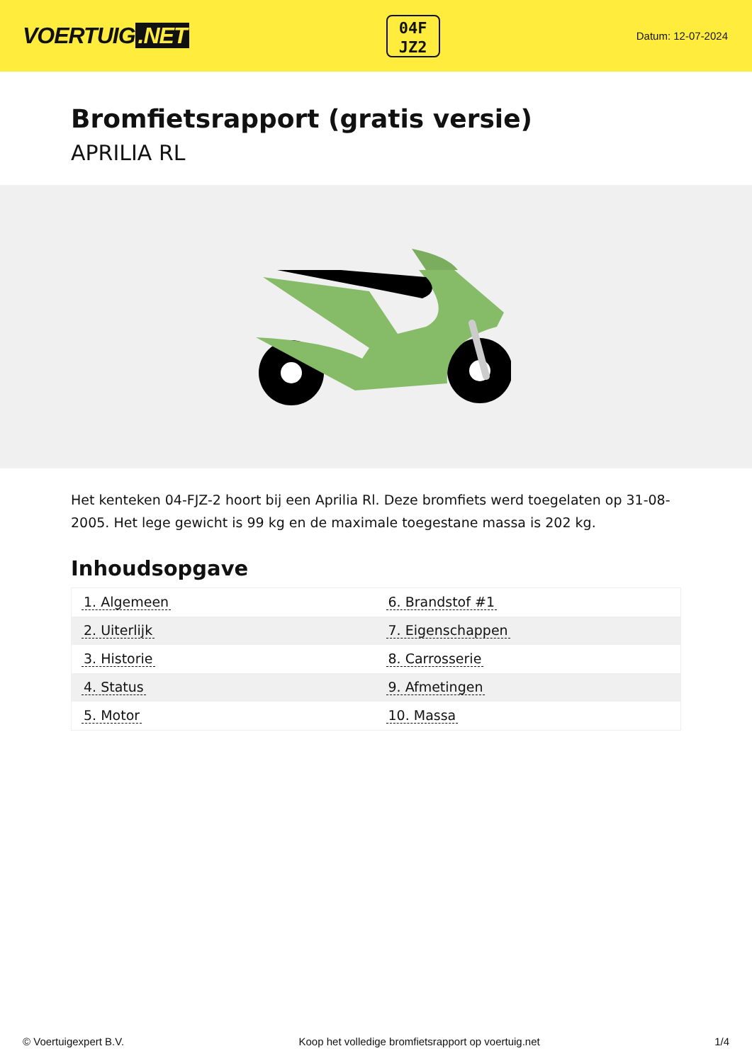VOERTUIG.NET
04F
JZ2
Datum: 12-07-2024
Bromfietsrapport (gratis versie)
APRILIA RL
Het kenteken 04-FJZ-2 hoort bij een Aprilia Rl. Deze bromfiets werd toegelaten op 31-08-2005. Het lege gewicht is 99 kg en de maximale toegestane massa is 202 kg.
Inhoudsopgave
| 1. Algemeen | 6. Brandstof #1 |
| 2. Uiterlijk | 7. Eigenschappen |
| 3. Historie | 8. Carrosserie |
| 4. Status | 9. Afmetingen |
| 5. Motor | 10. Massa |
© Voertuigexpert B.V. Koop het volledige bromfietsrapport op voertuig.net 1/4